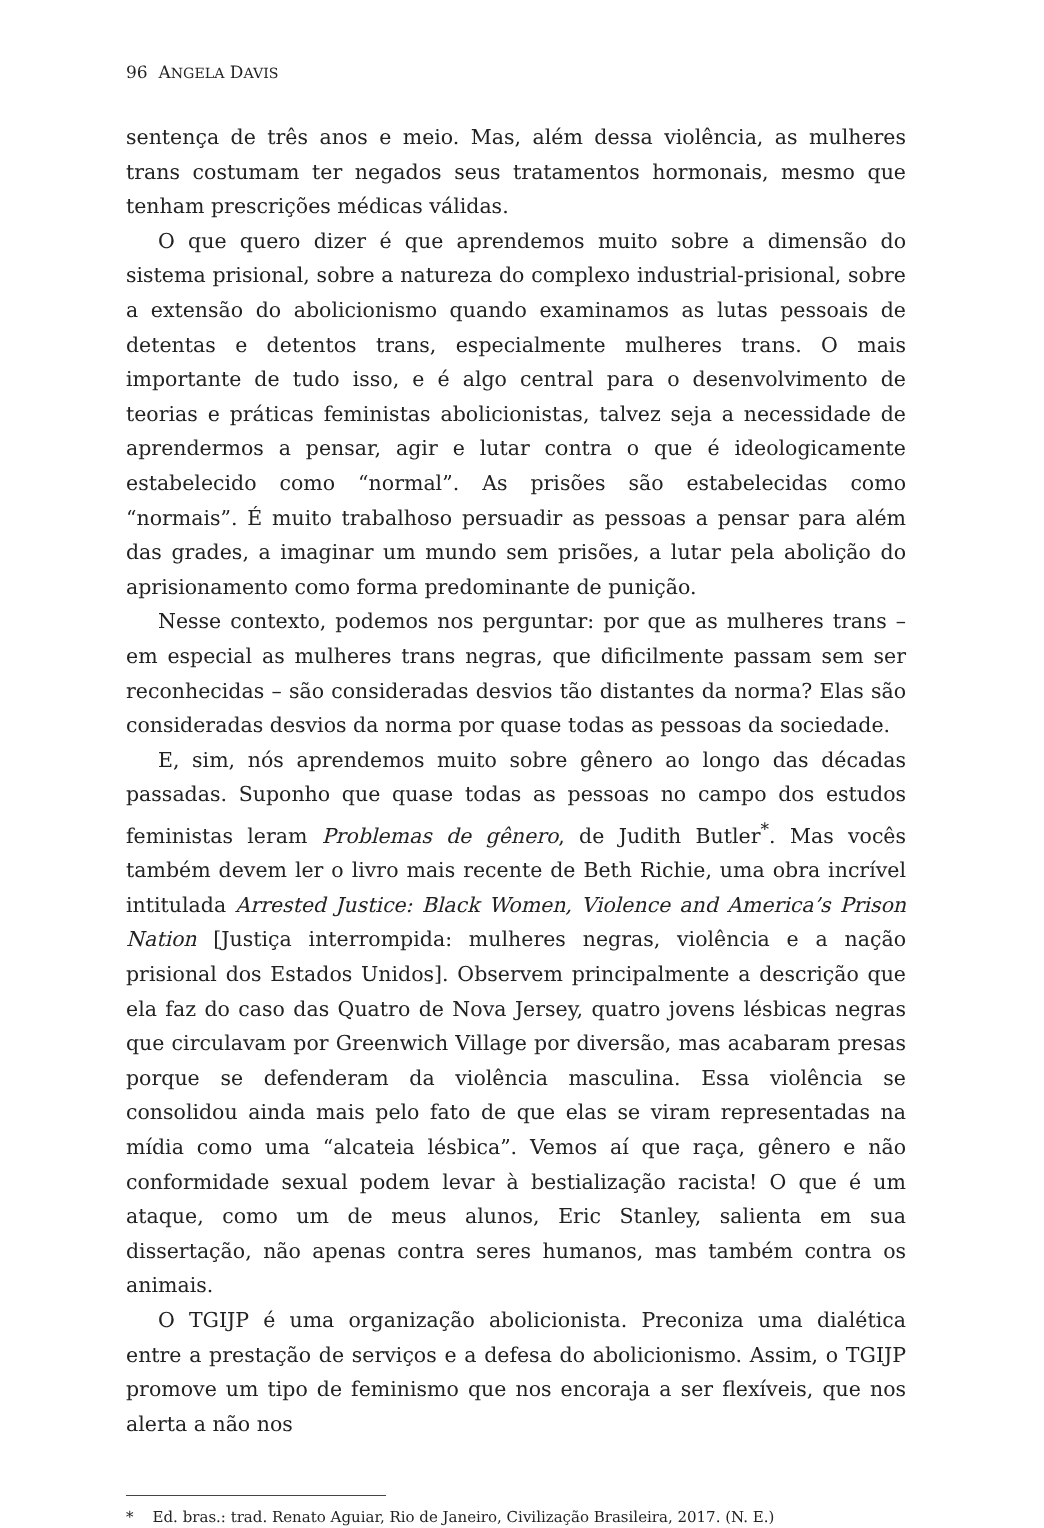96 ANGELA DAVIS
sentença de três anos e meio. Mas, além dessa violência, as mulheres trans costumam ter negados seus tratamentos hormonais, mesmo que tenham prescrições médicas válidas.
O que quero dizer é que aprendemos muito sobre a dimensão do sistema prisional, sobre a natureza do complexo industrial-prisional, sobre a extensão do abolicionismo quando examinamos as lutas pessoais de detentas e detentos trans, especialmente mulheres trans. O mais importante de tudo isso, e é algo central para o desenvolvimento de teorias e práticas feministas abolicionistas, talvez seja a necessidade de aprendermos a pensar, agir e lutar contra o que é ideologicamente estabelecido como “normal”. As prisões são estabelecidas como “normais”. É muito trabalhoso persuadir as pessoas a pensar para além das grades, a imaginar um mundo sem prisões, a lutar pela abolição do aprisionamento como forma predominante de punição.
Nesse contexto, podemos nos perguntar: por que as mulheres trans – em especial as mulheres trans negras, que dificilmente passam sem ser reconhecidas – são consideradas desvios tão distantes da norma? Elas são consideradas desvios da norma por quase todas as pessoas da sociedade.
E, sim, nós aprendemos muito sobre gênero ao longo das décadas passadas. Suponho que quase todas as pessoas no campo dos estudos feministas leram Problemas de gênero, de Judith Butler<sup>*</sup>. Mas vocês também devem ler o livro mais recente de Beth Richie, uma obra incrível intitulada Arrested Justice: Black Women, Violence and America’s Prison Nation [Justiça interrompida: mulheres negras, violência e a nação prisional dos Estados Unidos]. Observem principalmente a descrição que ela faz do caso das Quatro de Nova Jersey, quatro jovens lésbicas negras que circulavam por Greenwich Village por diversão, mas acabaram presas porque se defenderam da violência masculina. Essa violência se consolidou ainda mais pelo fato de que elas se viram representadas na mídia como uma “alcateia lésbica”. Vemos aí que raça, gênero e não conformidade sexual podem levar à bestialização racista! O que é um ataque, como um de meus alunos, Eric Stanley, salienta em sua dissertação, não apenas contra seres humanos, mas também contra os animais.
O TGIJP é uma organização abolicionista. Preconiza uma dialética entre a prestação de serviços e a defesa do abolicionismo. Assim, o TGIJP promove um tipo de feminismo que nos encoraja a ser flexíveis, que nos alerta a não nos
* Ed. bras.: trad. Renato Aguiar, Rio de Janeiro, Civilização Brasileira, 2017. (N. E.)